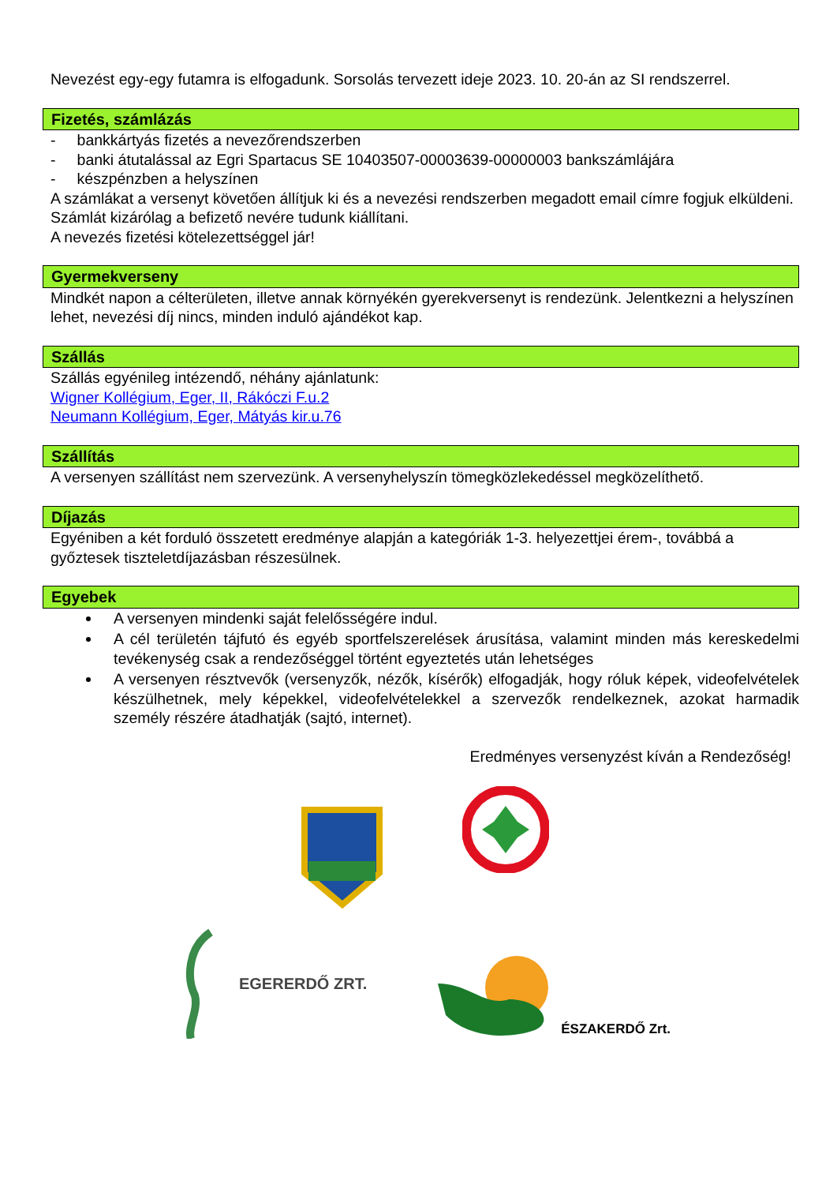Nevezést egy-egy futamra is elfogadunk. Sorsolás tervezett ideje 2023. 10. 20-án az SI rendszerrel.
Fizetés, számlázás
- bankkártyás fizetés a nevezőrendszerben
- banki átutalással az Egri Spartacus SE 10403507-00003639-00000003 bankszámlájára
- készpénzben a helyszínen
A számlákat a versenyt követően állítjuk ki és a nevezési rendszerben megadott email címre fogjuk elküldeni. Számlát kizárólag a befizető nevére tudunk kiállítani.
A nevezés fizetési kötelezettséggel jár!
Gyermekverseny
Mindkét napon a célterületen, illetve annak környékén gyerekversenyt is rendezünk. Jelentkezni a helyszínen lehet, nevezési díj nincs, minden induló ajándékot kap.
Szállás
Szállás egyénileg intézendő, néhány ajánlatunk:
Wigner Kollégium, Eger, II, Rákóczi F.u.2
Neumann Kollégium, Eger, Mátyás kir.u.76
Szállítás
A versenyen szállítást nem szervezünk. A versenyhelyszín tömegközlekedéssel megközelíthető.
Díjazás
Egyéniben a két forduló összetett eredménye alapján a kategóriák 1-3. helyezettjei érem-, továbbá a győztesek tiszteletdíjazásban részesülnek.
Egyebek
A versenyen mindenki saját felelősségére indul.
A cél területén tájfutó és egyéb sportfelszerelések árusítása, valamint minden más kereskedelmi tevékenység csak a rendezőséggel történt egyeztetés után lehetséges
A versenyen résztvevők (versenyzők, nézők, kísérők) elfogadják, hogy róluk képek, videofelvételek készülhetnek, mely képekkel, videofelvételekkel a szervezők rendelkeznek, azokat harmadik személy részére átadhatják (sajtó, internet).
Eredményes versenyzést kíván a Rendezőség!
EGERERDŐ ZRT.
ÉSZAKERDŐ Zrt.